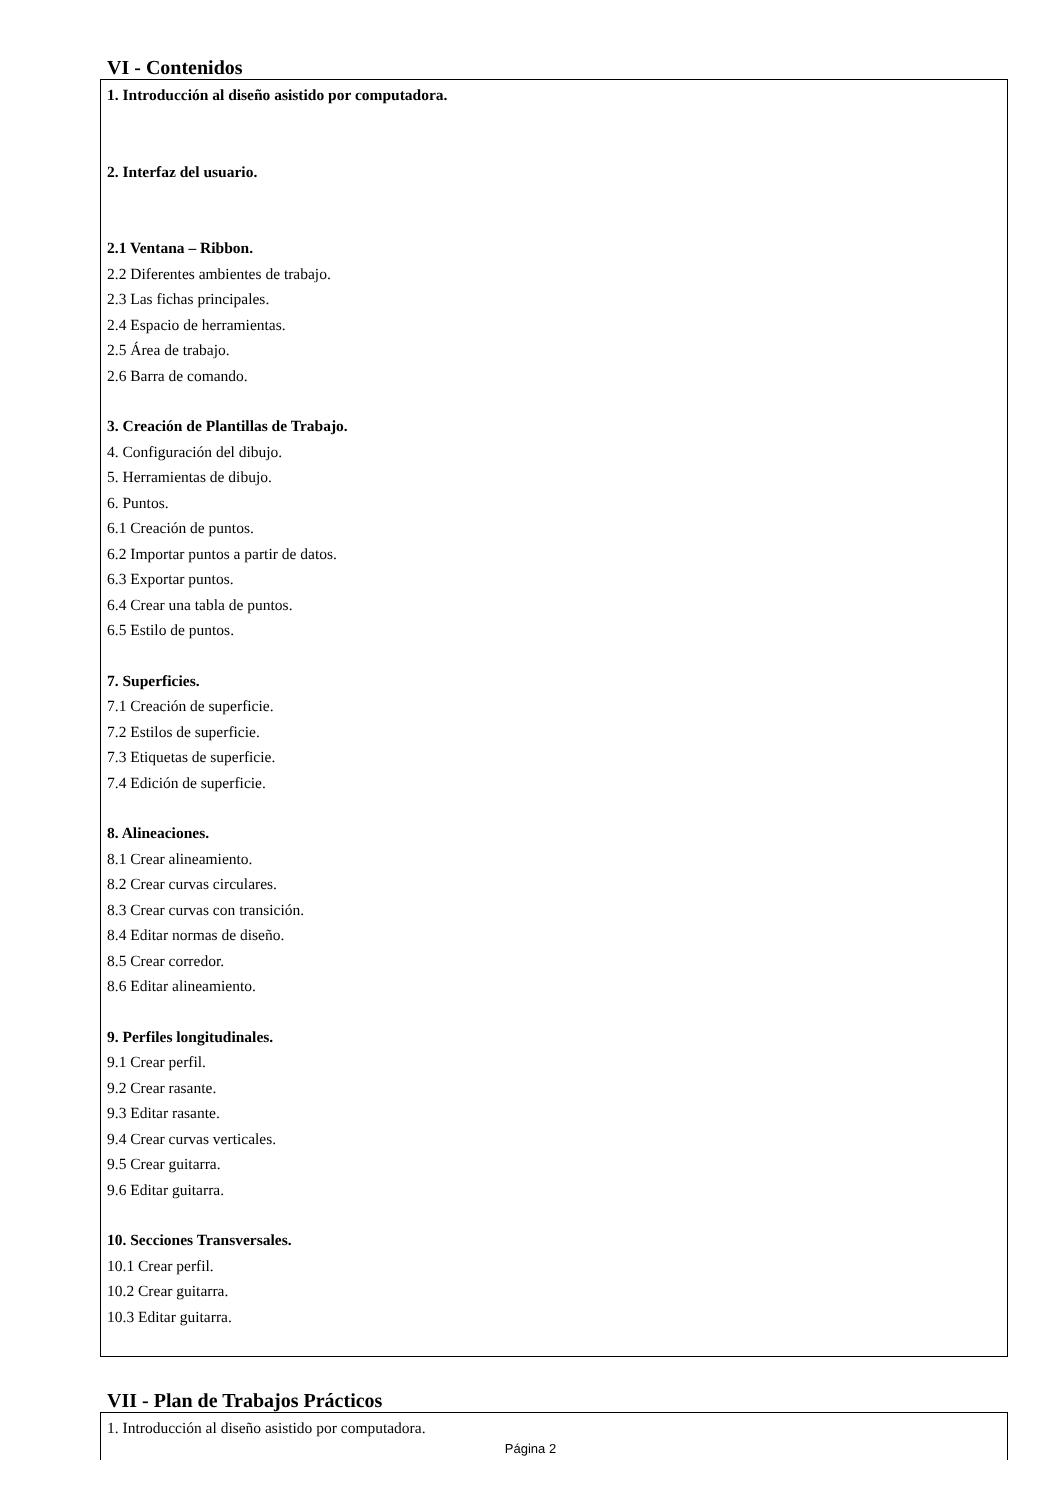VI - Contenidos
1. Introducción al diseño asistido por computadora.
2. Interfaz del usuario.
2.1 Ventana – Ribbon.
2.2 Diferentes ambientes de trabajo.
2.3 Las fichas principales.
2.4 Espacio de herramientas.
2.5 Área de trabajo.
2.6 Barra de comando.
3. Creación de Plantillas de Trabajo.
4. Configuración del dibujo.
5. Herramientas de dibujo.
6. Puntos.
6.1 Creación de puntos.
6.2 Importar puntos a partir de datos.
6.3 Exportar puntos.
6.4 Crear una tabla de puntos.
6.5 Estilo de puntos.
7. Superficies.
7.1 Creación de superficie.
7.2 Estilos de superficie.
7.3 Etiquetas de superficie.
7.4 Edición de superficie.
8. Alineaciones.
8.1 Crear alineamiento.
8.2 Crear curvas circulares.
8.3 Crear curvas con transición.
8.4 Editar normas de diseño.
8.5 Crear corredor.
8.6 Editar alineamiento.
9. Perfiles longitudinales.
9.1 Crear perfil.
9.2 Crear rasante.
9.3 Editar rasante.
9.4 Crear curvas verticales.
9.5 Crear guitarra.
9.6 Editar guitarra.
10. Secciones Transversales.
10.1 Crear perfil.
10.2 Crear guitarra.
10.3 Editar guitarra.
VII - Plan de Trabajos Prácticos
1. Introducción al diseño asistido por computadora.
Página 2